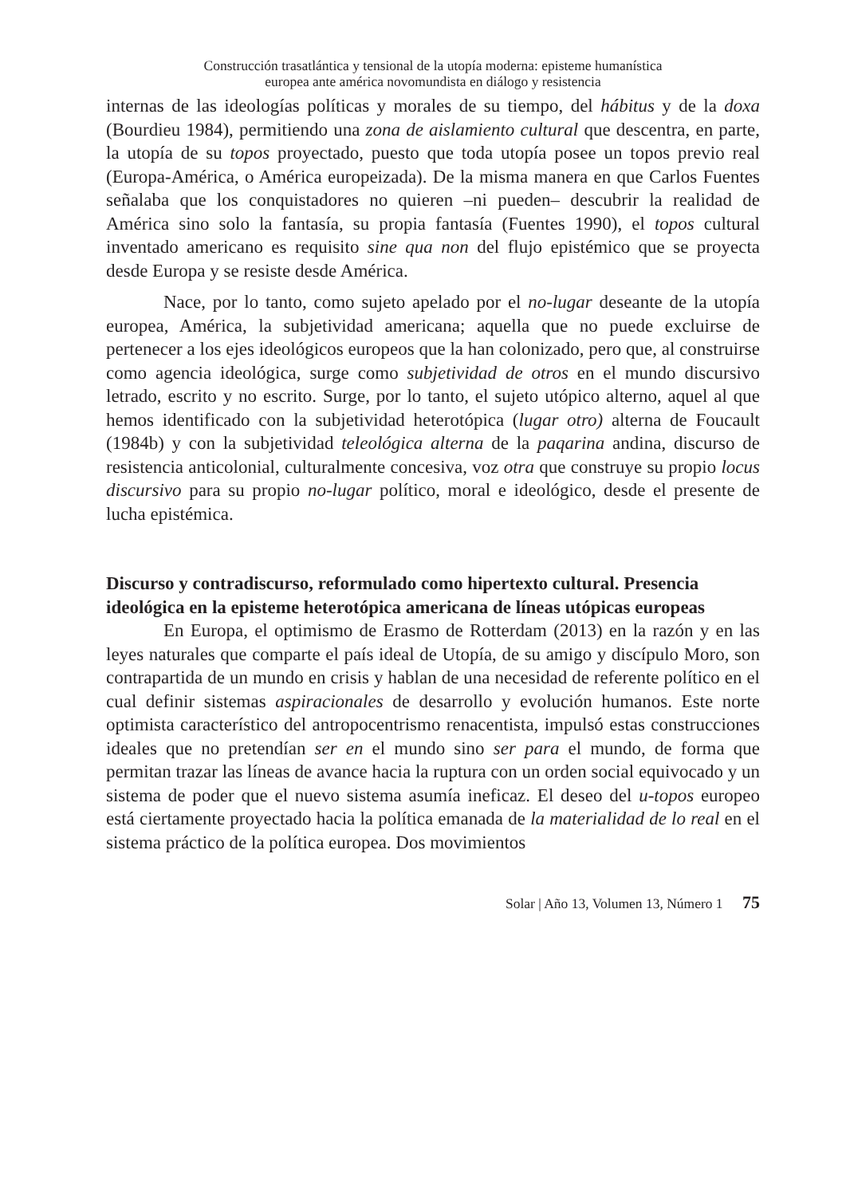Construcción trasatlántica y tensional de la utopía moderna: episteme humanística
europea ante américa novomundista en diálogo y resistencia
internas de las ideologías políticas y morales de su tiempo, del hábitus y de la doxa (Bourdieu 1984), permitiendo una zona de aislamiento cultural que descentra, en parte, la utopía de su topos proyectado, puesto que toda utopía posee un topos previo real (Europa-América, o América europeizada). De la misma manera en que Carlos Fuentes señalaba que los conquistadores no quieren –ni pueden– descubrir la realidad de América sino solo la fantasía, su propia fantasía (Fuentes 1990), el topos cultural inventado americano es requisito sine qua non del flujo epistémico que se proyecta desde Europa y se resiste desde América.
Nace, por lo tanto, como sujeto apelado por el no-lugar deseante de la utopía europea, América, la subjetividad americana; aquella que no puede excluirse de pertenecer a los ejes ideológicos europeos que la han colonizado, pero que, al construirse como agencia ideológica, surge como subjetividad de otros en el mundo discursivo letrado, escrito y no escrito. Surge, por lo tanto, el sujeto utópico alterno, aquel al que hemos identificado con la subjetividad heterotópica (lugar otro) alterna de Foucault (1984b) y con la subjetividad teleológica alterna de la paqarina andina, discurso de resistencia anticolonial, culturalmente concesiva, voz otra que construye su propio locus discursivo para su propio no-lugar político, moral e ideológico, desde el presente de lucha epistémica.
Discurso y contradiscurso, reformulado como hipertexto cultural. Presencia ideológica en la episteme heterotópica americana de líneas utópicas europeas
En Europa, el optimismo de Erasmo de Rotterdam (2013) en la razón y en las leyes naturales que comparte el país ideal de Utopía, de su amigo y discípulo Moro, son contrapartida de un mundo en crisis y hablan de una necesidad de referente político en el cual definir sistemas aspiracionales de desarrollo y evolución humanos. Este norte optimista característico del antropocentrismo renacentista, impulsó estas construcciones ideales que no pretendían ser en el mundo sino ser para el mundo, de forma que permitan trazar las líneas de avance hacia la ruptura con un orden social equivocado y un sistema de poder que el nuevo sistema asumía ineficaz. El deseo del u-topos europeo está ciertamente proyectado hacia la política emanada de la materialidad de lo real en el sistema práctico de la política europea. Dos movimientos
Solar | Año 13, Volumen 13, Número 1 75